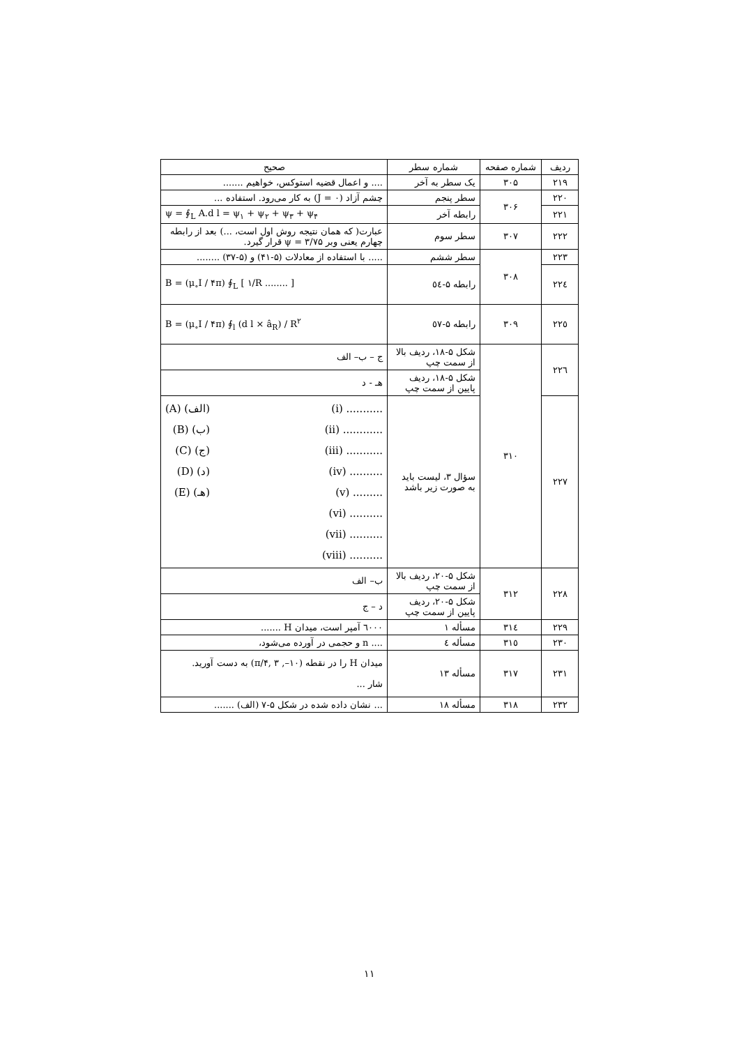| ردیف | شماره صفحه | شماره سطر | صحیح |
| --- | --- | --- | --- |
| ۲۱۹ | ۳۰۵ | یک سطر به آخر | .... و اعمال قضیه استوکس، خواهیم ....... |
| ۲۲۰ | ۳۰۶ | سطر پنجم | چشم آزاد (J = ۰) به کار می‌رود. استفاده ... |
| ۲۲۱ | | رابطه آخر | ψ = ∮<sub>L</sub> A.d l = ψ<sub>۱</sub> + ψ<sub>۲</sub> + ψ<sub>۳</sub> + ψ<sub>۴</sub> |
| ۲۲۲ | ۳۰۷ | سطر سوم | عبارت( که همان نتیجه روش اول است، ...) بعد از رابطه چهارم یعنی وبر ψ = ۳/۷۵ قرار گیرد. |
| ۲۲۳ | ۳۰۸ | سطر ششم | ..... با استفاده از معادلات (۵-۴۱) و (۵-۳۷) ........ |
| ۲۲٤ | | رابطه ۵-٥٤ | B = (μ<sub>∘</sub>I / ۴π) ∮<sub>L</sub> [ ۱/R ........ ] |
| ۲۲٥ | ۳۰۹ | رابطه ۵-٥٧ | B = (μ<sub>∘</sub>I / ۴π) ∮<sub>l</sub> (d l × â<sub>R</sub>) / R<sup>۲</sup> |
| ۲۲٦ | ۳۱۰ | شکل ۵-۱۸، ردیف بالا از سمت چپ | ج – ب– الف |
| | | شکل ۵-۱۸، ردیف پایین از سمت چپ | هـ - د |
| ۲۲۷ | | سؤال ۳، لیست باید به صورت زیر باشد | (A) (الف) (B) (ب) (C) (ج) (D) (د) (E) (هـ) (i) ........... (ii) ............ (iii) ........... (iv) .......... (v) ......... (vi) .......... (vii) .......... (viii) .......... |
| ۲۲۸ | ۳۱۲ | شکل ۵-۲۰، ردیف بالا از سمت چپ | ب– الف |
| | | شکل ۵-۲۰، ردیف پایین از سمت چپ | د – ج |
| ۲۲۹ | ۳۱٤ | مسأله ۱ | ٦۰۰۰ آمپر است، میدان H ....... |
| ۲۳۰ | ۳۱٥ | مسأله ٤ | .... n و حجمی در آورده می‌شود، |
| ۲۳۱ | ۳۱۷ | مسأله ۱۳ | میدان H را در نقطه (۱۰–, π/۴, ۳) به دست آورید. شار ... |
| ۲۳۲ | ۳۱۸ | مسأله ۱۸ | ... نشان داده شده در شکل ۵-۷ (الف) ....... |
۱۱